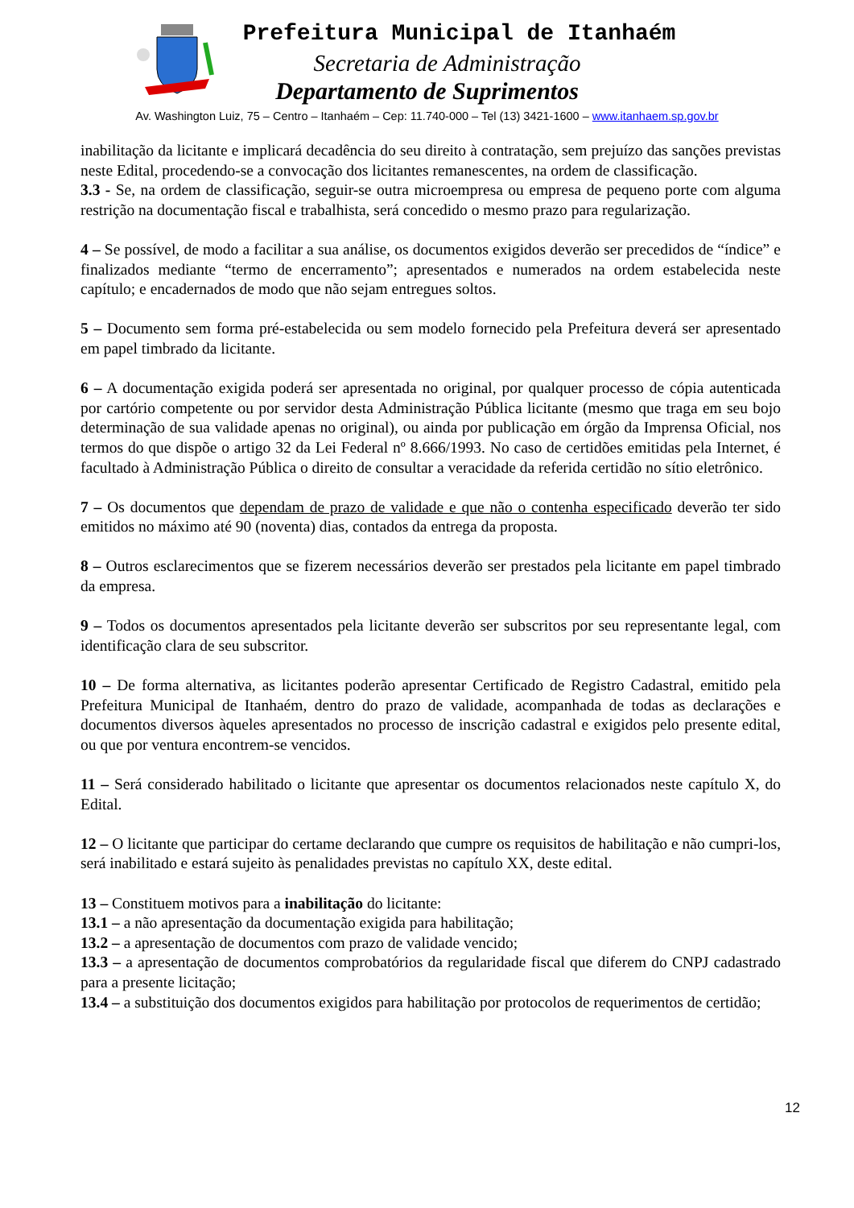Prefeitura Municipal de Itanhaém
Secretaria de Administração
Departamento de Suprimentos
Av. Washington Luiz, 75 – Centro – Itanhaém – Cep: 11.740-000 – Tel (13) 3421-1600 – www.itanhaem.sp.gov.br
inabilitação da licitante e implicará decadência do seu direito à contratação, sem prejuízo das sanções previstas neste Edital, procedendo-se a convocação dos licitantes remanescentes, na ordem de classificação.
3.3 - Se, na ordem de classificação, seguir-se outra microempresa ou empresa de pequeno porte com alguma restrição na documentação fiscal e trabalhista, será concedido o mesmo prazo para regularização.
4 – Se possível, de modo a facilitar a sua análise, os documentos exigidos deverão ser precedidos de “índice” e finalizados mediante “termo de encerramento”; apresentados e numerados na ordem estabelecida neste capítulo; e encadernados de modo que não sejam entregues soltos.
5 – Documento sem forma pré-estabelecida ou sem modelo fornecido pela Prefeitura deverá ser apresentado em papel timbrado da licitante.
6 – A documentação exigida poderá ser apresentada no original, por qualquer processo de cópia autenticada por cartório competente ou por servidor desta Administração Pública licitante (mesmo que traga em seu bojo determinação de sua validade apenas no original), ou ainda por publicação em órgão da Imprensa Oficial, nos termos do que dispõe o artigo 32 da Lei Federal nº 8.666/1993. No caso de certidões emitidas pela Internet, é facultado à Administração Pública o direito de consultar a veracidade da referida certidão no sítio eletrônico.
7 – Os documentos que dependam de prazo de validade e que não o contenha especificado deverão ter sido emitidos no máximo até 90 (noventa) dias, contados da entrega da proposta.
8 – Outros esclarecimentos que se fizerem necessários deverão ser prestados pela licitante em papel timbrado da empresa.
9 – Todos os documentos apresentados pela licitante deverão ser subscritos por seu representante legal, com identificação clara de seu subscritor.
10 – De forma alternativa, as licitantes poderão apresentar Certificado de Registro Cadastral, emitido pela Prefeitura Municipal de Itanhaém, dentro do prazo de validade, acompanhada de todas as declarações e documentos diversos àqueles apresentados no processo de inscrição cadastral e exigidos pelo presente edital, ou que por ventura encontrem-se vencidos.
11 – Será considerado habilitado o licitante que apresentar os documentos relacionados neste capítulo X, do Edital.
12 – O licitante que participar do certame declarando que cumpre os requisitos de habilitação e não cumpri-los, será inabilitado e estará sujeito às penalidades previstas no capítulo XX, deste edital.
13 – Constituem motivos para a inabilitação do licitante:
13.1 – a não apresentação da documentação exigida para habilitação;
13.2 – a apresentação de documentos com prazo de validade vencido;
13.3 – a apresentação de documentos comprobatórios da regularidade fiscal que diferem do CNPJ cadastrado para a presente licitação;
13.4 – a substituição dos documentos exigidos para habilitação por protocolos de requerimentos de certidão;
12